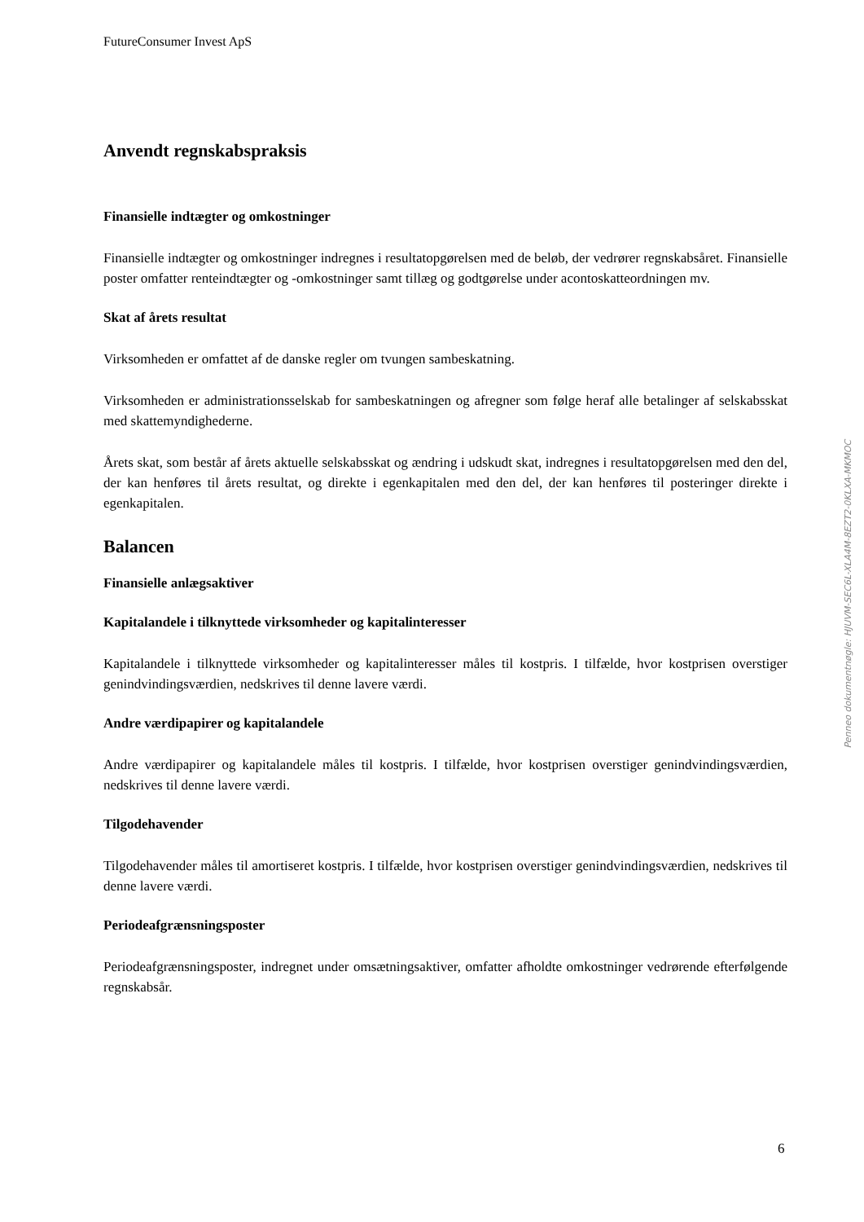FutureConsumer Invest ApS
Anvendt regnskabspraksis
Finansielle indtægter og omkostninger
Finansielle indtægter og omkostninger indregnes i resultatopgørelsen med de beløb, der vedrører regnskabsåret. Finansielle poster omfatter renteindtægter og -omkostninger samt tillæg og godtgørelse under acontoskatteordningen mv.
Skat af årets resultat
Virksomheden er omfattet af de danske regler om tvungen sambeskatning.
Virksomheden er administrationsselskab for sambeskatningen og afregner som følge heraf alle betalinger af selskabsskat med skattemyndighederne.
Årets skat, som består af årets aktuelle selskabsskat og ændring i udskudt skat, indregnes i resultatopgørelsen med den del, der kan henføres til årets resultat, og direkte i egenkapitalen med den del, der kan henføres til posteringer direkte i egenkapitalen.
Balancen
Finansielle anlægsaktiver
Kapitalandele i tilknyttede virksomheder og kapitalinteresser
Kapitalandele i tilknyttede virksomheder og kapitalinteresser måles til kostpris. I tilfælde, hvor kostprisen overstiger genindvindingsværdien, nedskrives til denne lavere værdi.
Andre værdipapirer og kapitalandele
Andre værdipapirer og kapitalandele måles til kostpris. I tilfælde, hvor kostprisen overstiger genindvindingsværdien, nedskrives til denne lavere værdi.
Tilgodehavender
Tilgodehavender måles til amortiseret kostpris. I tilfælde, hvor kostprisen overstiger genindvindingsværdien, nedskrives til denne lavere værdi.
Periodeafgrænsningsposter
Periodeafgrænsningsposter, indregnet under omsætningsaktiver, omfatter afholdte omkostninger vedrørende efterfølgende regnskabsår.
Penneo dokumentnøgle: HJUVM-SEC6L-XLA4M-8EZT2-0KLXA-MKMOC
6